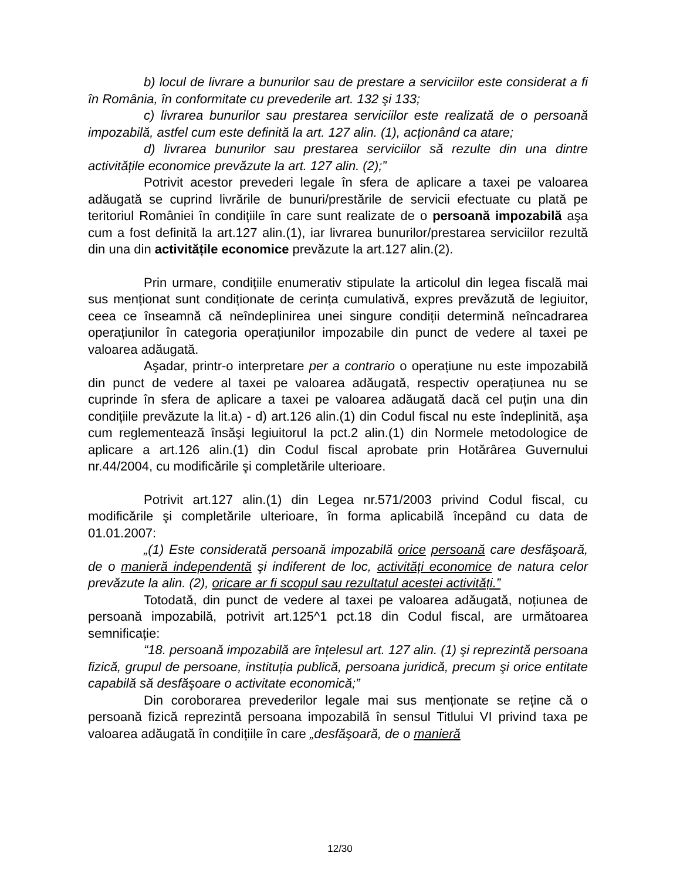b) locul de livrare a bunurilor sau de prestare a serviciilor este considerat a fi în România, în conformitate cu prevederile art. 132 şi 133;
c) livrarea bunurilor sau prestarea serviciilor este realizată de o persoană impozabilă, astfel cum este definită la art. 127 alin. (1), acționând ca atare;
d) livrarea bunurilor sau prestarea serviciilor să rezulte din una dintre activitățile economice prevăzute la art. 127 alin. (2);”
Potrivit acestor prevederi legale în sfera de aplicare a taxei pe valoarea adăugată se cuprind livrările de bunuri/prestările de servicii efectuate cu plată pe teritoriul României în condițiile în care sunt realizate de o persoană impozabilă aşa cum a fost definită la art.127 alin.(1), iar livrarea bunurilor/prestarea serviciilor rezultă din una din activitățile economice prevăzute la art.127 alin.(2).
Prin urmare, condițiile enumerativ stipulate la articolul din legea fiscală mai sus menționat sunt condiționate de cerința cumulativă, expres prevăzută de legiuitor, ceea ce înseamnă că neîndeplinirea unei singure condiții determină neîncadrarea operațiunilor în categoria operațiunilor impozabile din punct de vedere al taxei pe valoarea adăugată.
Aşadar, printr-o interpretare per a contrario o operațiune nu este impozabilă din punct de vedere al taxei pe valoarea adăugată, respectiv operațiunea nu se cuprinde în sfera de aplicare a taxei pe valoarea adăugată dacă cel puțin una din condițiile prevăzute la lit.a) - d) art.126 alin.(1) din Codul fiscal nu este îndeplinită, aşa cum reglementează însăşi legiuitorul la pct.2 alin.(1) din Normele metodologice de aplicare a art.126 alin.(1) din Codul fiscal aprobate prin Hotărârea Guvernului nr.44/2004, cu modificările şi completările ulterioare.
Potrivit art.127 alin.(1) din Legea nr.571/2003 privind Codul fiscal, cu modificările şi completările ulterioare, în forma aplicabilă începând cu data de 01.01.2007:
„(1) Este considerată persoană impozabilă orice persoană care desfăşoară, de o manieră independentă şi indiferent de loc, activități economice de natura celor prevăzute la alin. (2), oricare ar fi scopul sau rezultatul acestei activități.”
Totodată, din punct de vedere al taxei pe valoarea adăugată, noțiunea de persoană impozabilă, potrivit art.125^1 pct.18 din Codul fiscal, are următoarea semnificație:
“18. persoană impozabilă are înțelesul art. 127 alin. (1) şi reprezintă persoana fizică, grupul de persoane, instituția publică, persoana juridică, precum şi orice entitate capabilă să desfăşoare o activitate economică;”
Din coroborarea prevederilor legale mai sus menționate se reține că o persoană fizică reprezintă persoana impozabilă în sensul Titlului VI privind taxa pe valoarea adăugată în condițiile în care „desfăşoară, de o manieră
12/30